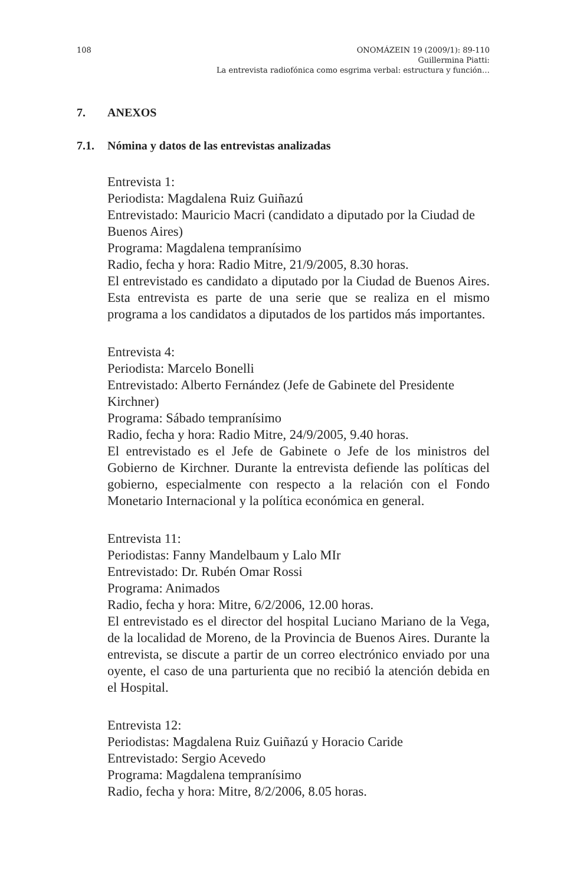108 ONOMÁZEIN 19 (2009/1): 89-110
Guillermina Piatti:
La entrevista radiofónica como esgrima verbal: estructura y función…
7. ANEXOS
7.1. Nómina y datos de las entrevistas analizadas
Entrevista 1:
Periodista: Magdalena Ruiz Guiñazú
Entrevistado: Mauricio Macri (candidato a diputado por la Ciudad de Buenos Aires)
Programa: Magdalena tempranísimo
Radio, fecha y hora: Radio Mitre, 21/9/2005, 8.30 horas.
El entrevistado es candidato a diputado por la Ciudad de Buenos Aires. Esta entrevista es parte de una serie que se realiza en el mismo programa a los candidatos a diputados de los partidos más importantes.
Entrevista 4:
Periodista: Marcelo Bonelli
Entrevistado: Alberto Fernández (Jefe de Gabinete del Presidente Kirchner)
Programa: Sábado tempranísimo
Radio, fecha y hora: Radio Mitre, 24/9/2005, 9.40 horas.
El entrevistado es el Jefe de Gabinete o Jefe de los ministros del Gobierno de Kirchner. Durante la entrevista defiende las políticas del gobierno, especialmente con respecto a la relación con el Fondo Monetario Internacional y la política económica en general.
Entrevista 11:
Periodistas: Fanny Mandelbaum y Lalo MIr
Entrevistado: Dr. Rubén Omar Rossi
Programa: Animados
Radio, fecha y hora: Mitre, 6/2/2006, 12.00 horas.
El entrevistado es el director del hospital Luciano Mariano de la Vega, de la localidad de Moreno, de la Provincia de Buenos Aires. Durante la entrevista, se discute a partir de un correo electrónico enviado por una oyente, el caso de una parturienta que no recibió la atención debida en el Hospital.
Entrevista 12:
Periodistas: Magdalena Ruiz Guiñazú y Horacio Caride
Entrevistado: Sergio Acevedo
Programa: Magdalena tempranísimo
Radio, fecha y hora: Mitre, 8/2/2006, 8.05 horas.